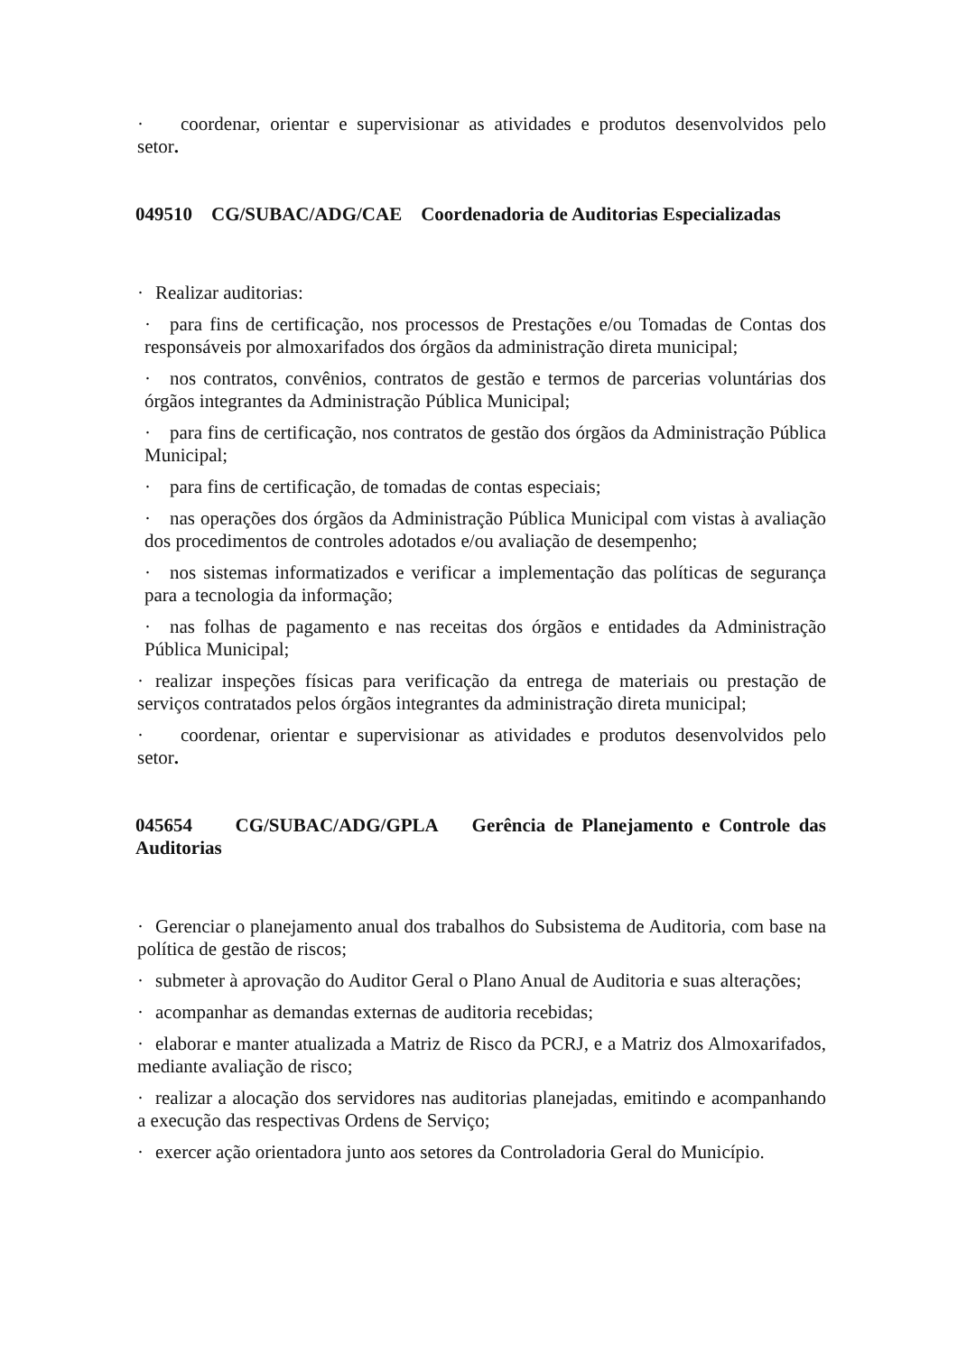· coordenar, orientar e supervisionar as atividades e produtos desenvolvidos pelo setor.
049510 CG/SUBAC/ADG/CAE Coordenadoria de Auditorias Especializadas
· Realizar auditorias:
· para fins de certificação, nos processos de Prestações e/ou Tomadas de Contas dos responsáveis por almoxarifados dos órgãos da administração direta municipal;
· nos contratos, convênios, contratos de gestão e termos de parcerias voluntárias dos órgãos integrantes da Administração Pública Municipal;
· para fins de certificação, nos contratos de gestão dos órgãos da Administração Pública Municipal;
· para fins de certificação, de tomadas de contas especiais;
· nas operações dos órgãos da Administração Pública Municipal com vistas à avaliação dos procedimentos de controles adotados e/ou avaliação de desempenho;
· nos sistemas informatizados e verificar a implementação das políticas de segurança para a tecnologia da informação;
· nas folhas de pagamento e nas receitas dos órgãos e entidades da Administração Pública Municipal;
· realizar inspeções físicas para verificação da entrega de materiais ou prestação de serviços contratados pelos órgãos integrantes da administração direta municipal;
· coordenar, orientar e supervisionar as atividades e produtos desenvolvidos pelo setor.
045654 CG/SUBAC/ADG/GPLA Gerência de Planejamento e Controle das Auditorias
· Gerenciar o planejamento anual dos trabalhos do Subsistema de Auditoria, com base na política de gestão de riscos;
· submeter à aprovação do Auditor Geral o Plano Anual de Auditoria e suas alterações;
· acompanhar as demandas externas de auditoria recebidas;
· elaborar e manter atualizada a Matriz de Risco da PCRJ, e a Matriz dos Almoxarifados, mediante avaliação de risco;
· realizar a alocação dos servidores nas auditorias planejadas, emitindo e acompanhando a execução das respectivas Ordens de Serviço;
· exercer ação orientadora junto aos setores da Controladoria Geral do Município.